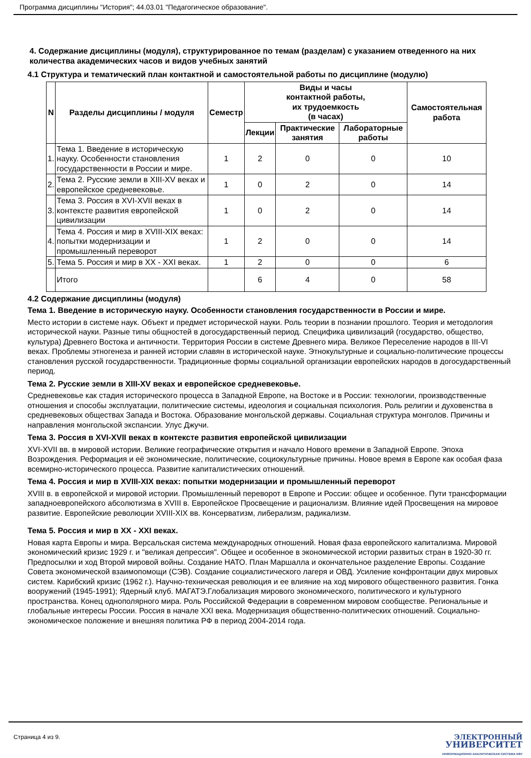Программа дисциплины "История"; 44.03.01 "Педагогическое образование".
4. Содержание дисциплины (модуля), структурированное по темам (разделам) с указанием отведенного на них количества академических часов и видов учебных занятий
4.1 Структура и тематический план контактной и самостоятельной работы по дисциплине (модулю)
| N | Разделы дисциплины / модуля | Семестр | Виды и часы контактной работы, их трудоемкость (в часах) | | | Самостоятельная работа |
| --- | --- | --- | --- | --- | --- | --- |
| | | | Лекции | Практические занятия | Лабораторные работы | |
| 1. | Тема 1. Введение в историческую науку. Особенности становления государственности в России и мире. | 1 | 2 | 0 | 0 | 10 |
| 2. | Тема 2. Русские земли в XIII-XV веках и европейское средневековье. | 1 | 0 | 2 | 0 | 14 |
| 3. | Тема 3. Россия в XVI-XVII веках в контексте развития европейской цивилизации | 1 | 0 | 2 | 0 | 14 |
| 4. | Тема 4. Россия и мир в XVIII-XIX веках: попытки модернизации и промышленный переворот | 1 | 2 | 0 | 0 | 14 |
| 5. | Тема 5. Россия и мир в XX - XXI веках. | 1 | 2 | 0 | 0 | 6 |
| | Итого | | 6 | 4 | 0 | 58 |
4.2 Содержание дисциплины (модуля)
Тема 1. Введение в историческую науку. Особенности становления государственности в России и мире.
Место истории в системе наук. Объект и предмет исторической науки. Роль теории в познании прошлого. Теория и методология исторической науки. Разные типы общностей в догосударственный период. Специфика цивилизаций (государство, общество, культура) Древнего Востока и античности. Территория России в системе Древнего мира. Великое Переселение народов в III-VI веках. Проблемы этногенеза и ранней истории славян в исторической науке. Этнокультурные и социально-политические процессы становления русской государственности. Традиционные формы социальной организации европейских народов в догосударственный период.
Тема 2. Русские земли в XIII-XV веках и европейское средневековье.
Средневековье как стадия исторического процесса в Западной Европе, на Востоке и в России: технологии, производственные отношения и способы эксплуатации, политические системы, идеология и социальная психология. Роль религии и духовенства в средневековых обществах Запада и Востока. Образование монгольской державы. Социальная структура монголов. Причины и направления монгольской экспансии. Улус Джучи.
Тема 3. Россия в XVI-XVII веках в контексте развития европейской цивилизации
XVI-XVII вв. в мировой истории. Великие географические открытия и начало Нового времени в Западной Европе. Эпоха Возрождения. Реформация и её экономические, политические, социокультурные причины. Новое время в Европе как особая фаза всемирно-исторического процесса. Развитие капиталистических отношений.
Тема 4. Россия и мир в XVIII-XIX веках: попытки модернизации и промышленный переворот
XVIII в. в европейской и мировой истории. Промышленный переворот в Европе и России: общее и особенное. Пути трансформации западноевропейского абсолютизма в XVIII в. Европейское Просвещение и рационализм. Влияние идей Просвещения на мировое развитие. Европейские революции XVIII-XIX вв. Консерватизм, либерализм, радикализм.
Тема 5. Россия и мир в XX - XXI веках.
Новая карта Европы и мира. Версальская система международных отношений. Новая фаза европейского капитализма. Мировой экономический кризис 1929 г. и "великая депрессия". Общее и особенное в экономической истории развитых стран в 1920-30 гг. Предпосылки и ход Второй мировой войны. Создание НАТО. План Маршалла и окончательное разделение Европы. Создание Совета экономической взаимопомощи (СЭВ). Создание социалистического лагеря и ОВД. Усиление конфронтации двух мировых систем. Карибский кризис (1962 г.). Научно-техническая революция и ее влияние на ход мирового общественного развития. Гонка вооружений (1945-1991); Ядерный клуб. МАГАТЭ.Глобализация мирового экономического, политического и культурного пространства. Конец однополярного мира. Роль Российской Федерации в современном мировом сообществе. Региональные и глобальные интересы России. Россия в начале XXI века. Модернизация общественно-политических отношений. Социально-экономическое положение и внешняя политика РФ в период 2004-2014 года.
Страница 4 из 9.
ЭЛЕКТРОННЫЙ
УНИВЕРСИТЕТ
ИНФОРМАЦИОННО-АНАЛИТИЧЕСКАЯ СИСТЕМА КФУ